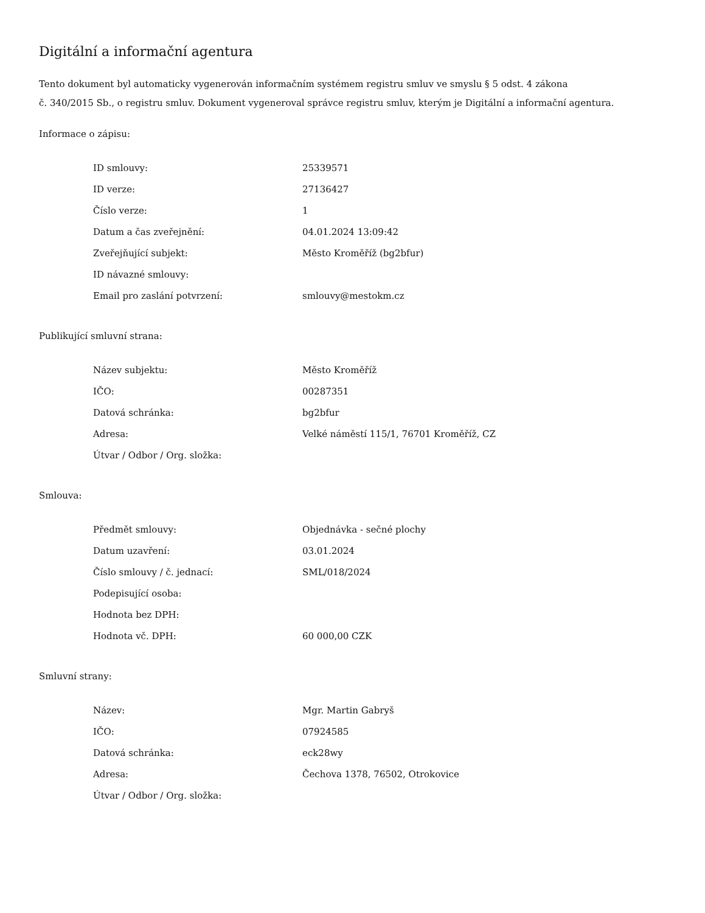Digitální a informační agentura
Tento dokument byl automaticky vygenerován informačním systémem registru smluv ve smyslu § 5 odst. 4 zákona
č. 340/2015 Sb., o registru smluv. Dokument vygeneroval správce registru smluv, kterým je Digitální a informační agentura.
Informace o zápisu:
| ID smlouvy: | 25339571 |
| ID verze: | 27136427 |
| Číslo verze: | 1 |
| Datum a čas zveřejnění: | 04.01.2024 13:09:42 |
| Zveřejňující subjekt: | Město Kroměříž (bg2bfur) |
| ID návazné smlouvy: | |
| Email pro zaslání potvrzení: | smlouvy@mestokm.cz |
Publikující smluvní strana:
| Název subjektu: | Město Kroměříž |
| IČO: | 00287351 |
| Datová schránka: | bg2bfur |
| Adresa: | Velké náměstí 115/1, 76701 Kroměříž, CZ |
| Útvar / Odbor / Org. složka: | |
Smlouva:
| Předmět smlouvy: | Objednávka - sečné plochy |
| Datum uzavření: | 03.01.2024 |
| Číslo smlouvy / č. jednací: | SML/018/2024 |
| Podepisující osoba: | |
| Hodnota bez DPH: | |
| Hodnota vč. DPH: | 60 000,00 CZK |
Smluvní strany:
| Název: | Mgr. Martin Gabryš |
| IČO: | 07924585 |
| Datová schránka: | eck28wy |
| Adresa: | Čechova 1378, 76502, Otrokovice |
| Útvar / Odbor / Org. složka: | |